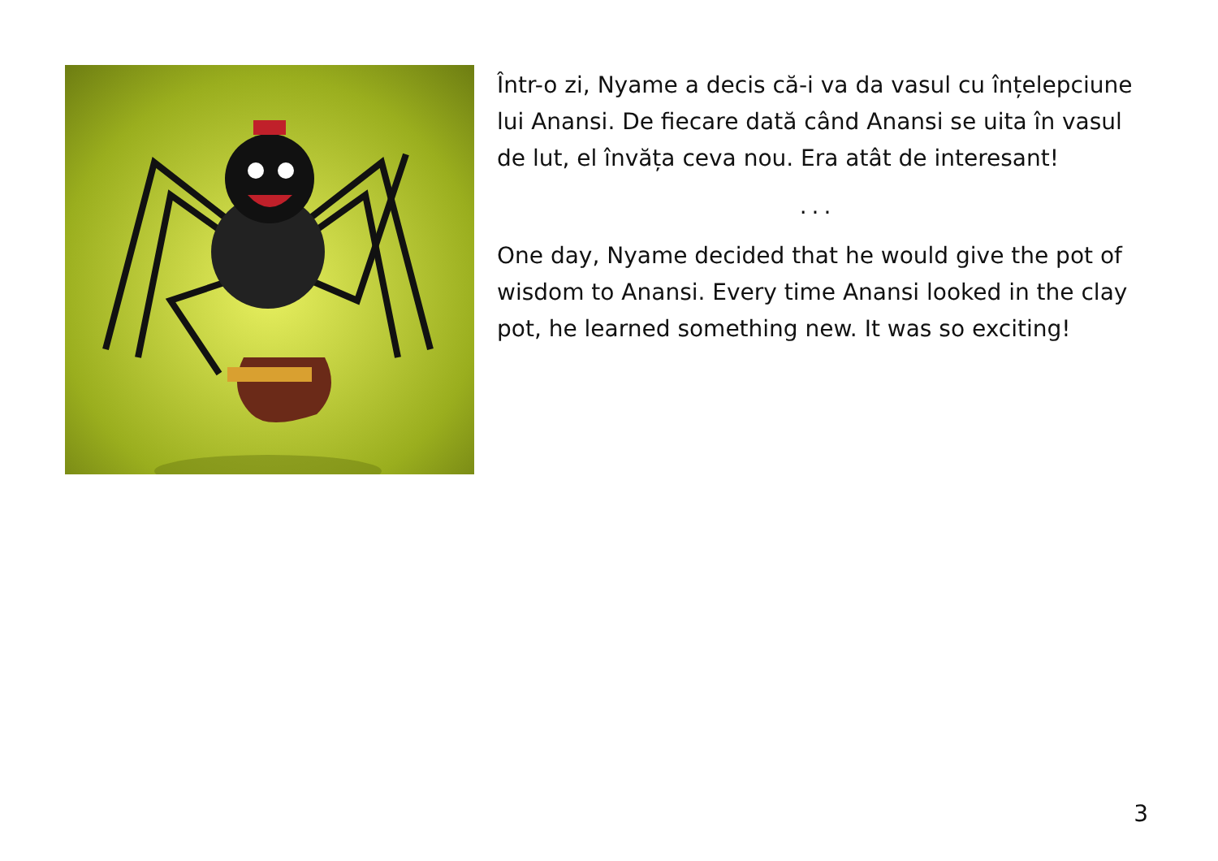Într-o zi, Nyame a decis că-i va da vasul cu înțelepciune lui Anansi. De fiecare dată când Anansi se uita în vasul de lut, el învăța ceva nou. Era atât de interesant!
...
One day, Nyame decided that he would give the pot of wisdom to Anansi. Every time Anansi looked in the clay pot, he learned something new. It was so exciting!
3